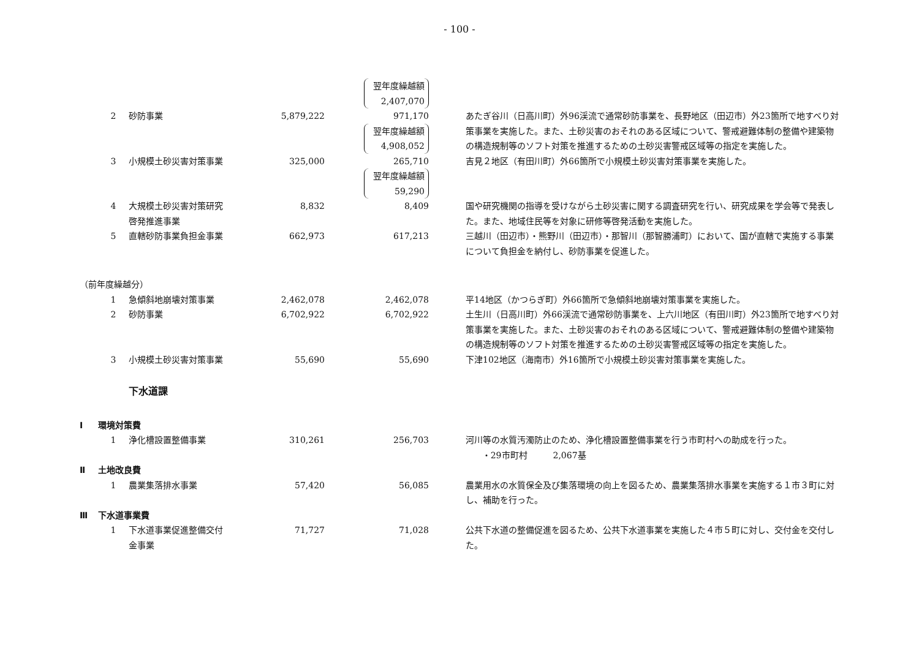- 100 -
| | | | | 翌年度繰越額 2,407,070 | | |
| | 2 | 砂防事業 | 5,879,222 | 971,170 翌年度繰越額 4,908,052 | | あたぎ谷川（日高川町）外96渓流で通常砂防事業を、長野地区（田辺市）外23箇所で地すべり対策事業を実施した。また、土砂災害のおそれのある区域について、警戒避難体制の整備や建築物の構造規制等のソフト対策を推進するための土砂災害警戒区域等の指定を実施した。 |
| | 3 | 小規模土砂災害対策事業 | 325,000 | 265,710 翌年度繰越額 59,290 | | 吉見２地区（有田川町）外66箇所で小規模土砂災害対策事業を実施した。 |
| | 4 | 大規模土砂災害対策研究 啓発推進事業 | 8,832 | 8,409 | | 国や研究機関の指導を受けながら土砂災害に関する調査研究を行い、研究成果を学会等で発表した。また、地域住民等を対象に研修等啓発活動を実施した。 |
| | 5 | 直轄砂防事業負担金事業 | 662,973 | 617,213 | | 三越川（田辺市）・熊野川（田辺市）・那智川（那智勝浦町）において、国が直轄で実施する事業について負担金を納付し、砂防事業を促進した。 |
| （前年度繰越分） | | | | | | |
| | 1 | 急傾斜地崩壊対策事業 | 2,462,078 | 2,462,078 | | 平14地区（かつらぎ町）外66箇所で急傾斜地崩壊対策事業を実施した。 |
| | 2 | 砂防事業 | 6,702,922 | 6,702,922 | | 土生川（日高川町）外66渓流で通常砂防事業を、上六川地区（有田川町）外23箇所で地すべり対策事業を実施した。また、土砂災害のおそれのある区域について、警戒避難体制の整備や建築物の構造規制等のソフト対策を推進するための土砂災害警戒区域等の指定を実施した。 |
| | 3 | 小規模土砂災害対策事業 | 55,690 | 55,690 | | 下津102地区（海南市）外16箇所で小規模土砂災害対策事業を実施した。 |
| | | 下水道課 | | | | |
| Ⅰ | 環境対策費 | | | | | |
| | 1 | 浄化槽設置整備事業 | 310,261 | 256,703 | | 河川等の水質汚濁防止のため、浄化槽設置整備事業を行う市町村への助成を行った。 ・29市町村 2,067基 |
| Ⅱ | 土地改良費 | | | | | |
| | 1 | 農業集落排水事業 | 57,420 | 56,085 | | 農業用水の水質保全及び集落環境の向上を図るため、農業集落排水事業を実施する１市３町に対し、補助を行った。 |
| Ⅲ | 下水道事業費 | | | | | |
| | 1 | 下水道事業促進整備交付 金事業 | 71,727 | 71,028 | | 公共下水道の整備促進を図るため、公共下水道事業を実施した４市５町に対し、交付金を交付した。 |